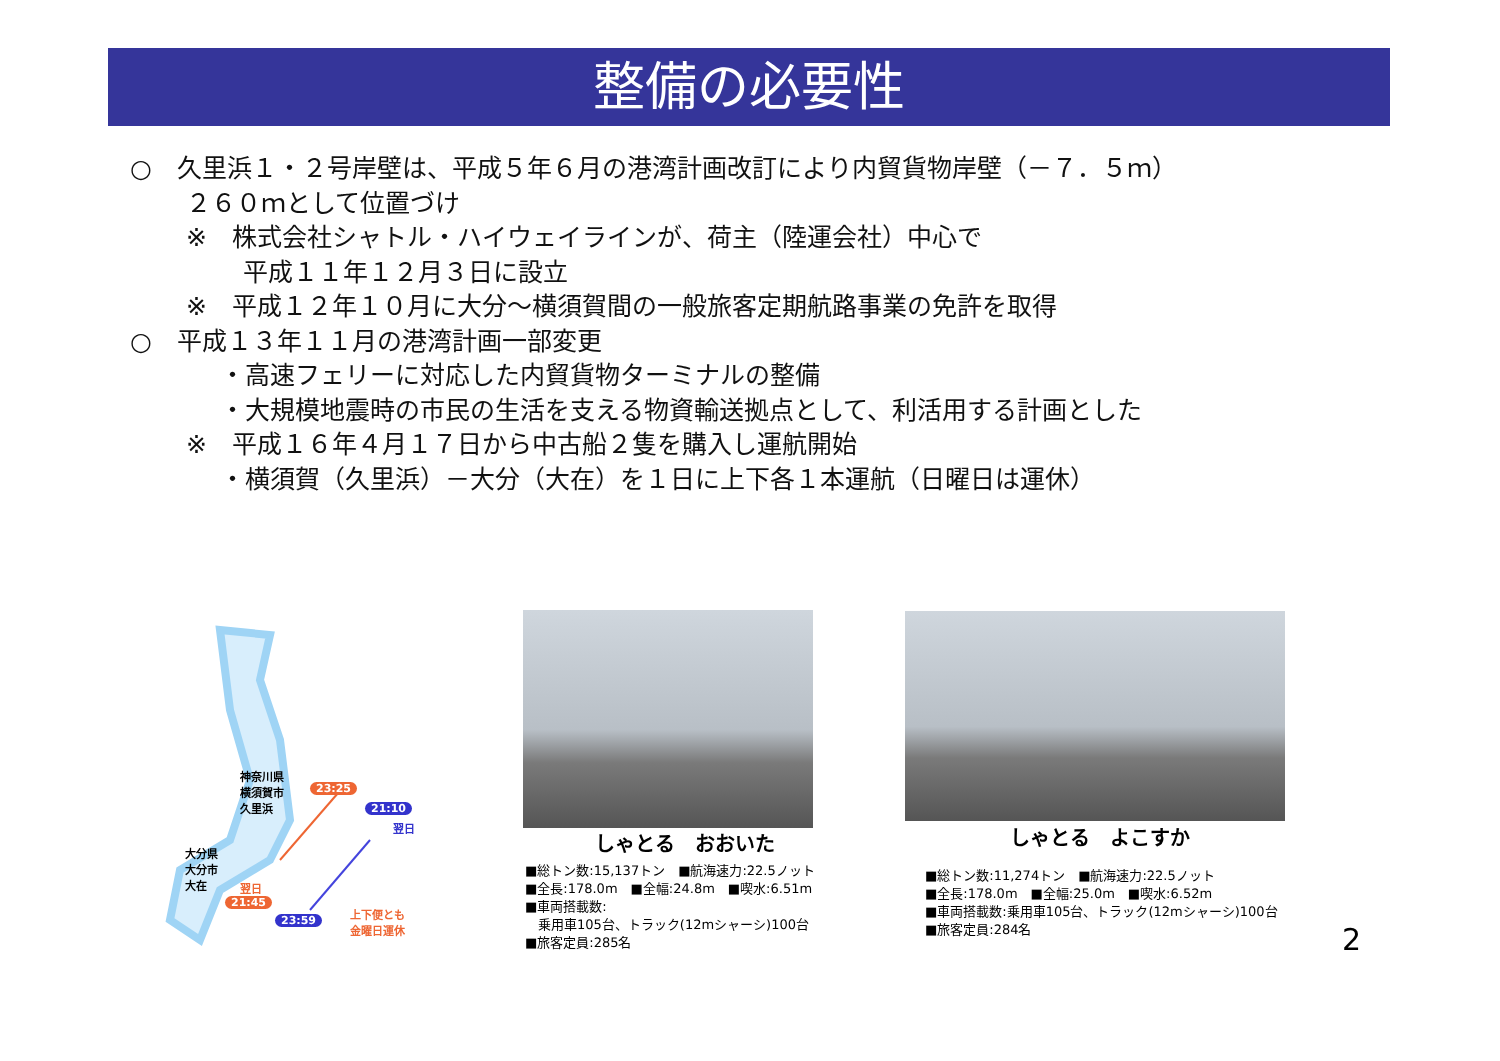整備の必要性
○　久里浜１・２号岸壁は、平成５年６月の港湾計画改訂により内貿貨物岸壁（－７．５ｍ）
２６０ｍとして位置づけ
※　株式会社シャトル・ハイウェイラインが、荷主（陸運会社）中心で
平成１１年１２月３日に設立
※　平成１２年１０月に大分～横須賀間の一般旅客定期航路事業の免許を取得
○　平成１３年１１月の港湾計画一部変更
・高速フェリーに対応した内貿貨物ターミナルの整備
・大規模地震時の市民の生活を支える物資輸送拠点として、利活用する計画とした
※　平成１６年４月１７日から中古船２隻を購入し運航開始
・横須賀（久里浜）－大分（大在）を１日に上下各１本運航（日曜日は運休）
神奈川県
横須賀市
久里浜
23:25
21:10
翌日
大分県
大分市
大在
翌日
21:45
23:59
上下便とも
金曜日運休
しゃとる　おおいた
■総トン数:15,137トン　■航海速力:22.5ノット
■全長:178.0m　■全幅:24.8m　■喫水:6.51m
■車両搭載数:
　乗用車105台、トラック(12mシャーシ)100台
■旅客定員:285名
しゃとる　よこすか
■総トン数:11,274トン　■航海速力:22.5ノット
■全長:178.0m　■全幅:25.0m　■喫水:6.52m
■車両搭載数:乗用車105台、トラック(12mシャーシ)100台
■旅客定員:284名
2